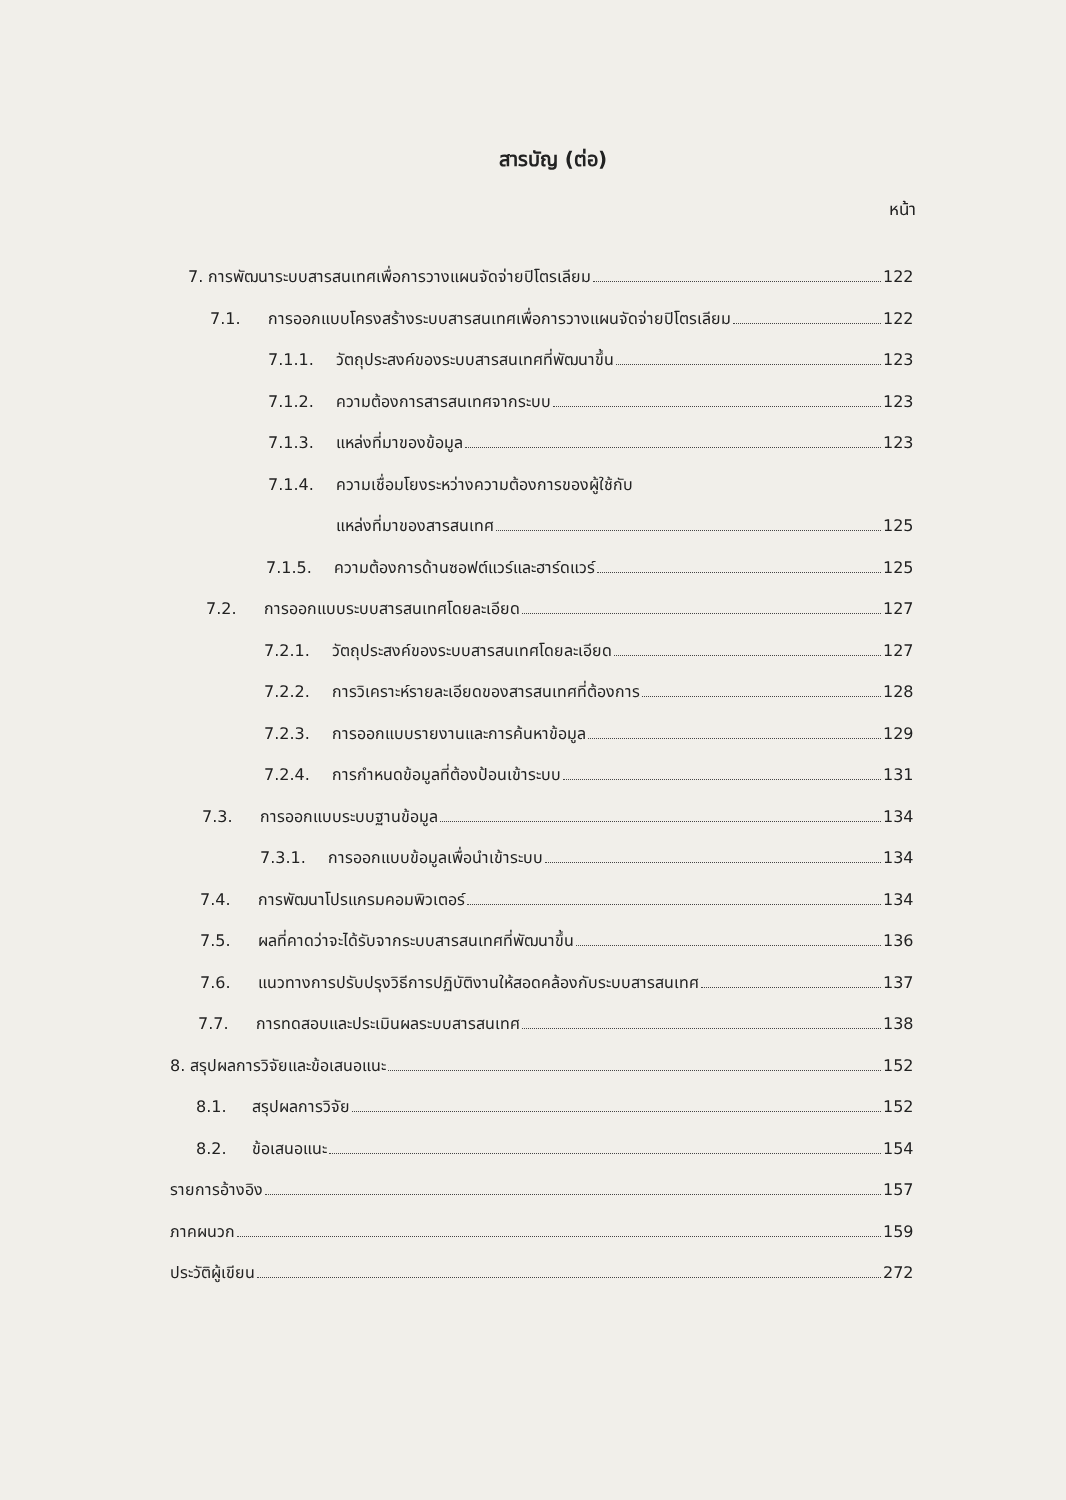สารบัญ (ต่อ)
หน้า
7. การพัฒนาระบบสารสนเทศเพื่อการวางแผนจัดจ่ายปิโตรเลียม 122
7.1. การออกแบบโครงสร้างระบบสารสนเทศเพื่อการวางแผนจัดจ่ายปิโตรเลียม 122
7.1.1. วัตถุประสงค์ของระบบสารสนเทศที่พัฒนาขึ้น 123
7.1.2. ความต้องการสารสนเทศจากระบบ 123
7.1.3. แหล่งที่มาของข้อมูล 123
7.1.4. ความเชื่อมโยงระหว่างความต้องการของผู้ใช้กับ
แหล่งที่มาของสารสนเทศ 125
7.1.5. ความต้องการด้านซอฟต์แวร์และฮาร์ดแวร์ 125
7.2. การออกแบบระบบสารสนเทศโดยละเอียด 127
7.2.1. วัตถุประสงค์ของระบบสารสนเทศโดยละเอียด 127
7.2.2. การวิเคราะห์รายละเอียดของสารสนเทศที่ต้องการ 128
7.2.3. การออกแบบรายงานและการค้นหาข้อมูล 129
7.2.4. การกำหนดข้อมูลที่ต้องป้อนเข้าระบบ 131
7.3. การออกแบบระบบฐานข้อมูล 134
7.3.1. การออกแบบข้อมูลเพื่อนำเข้าระบบ 134
7.4. การพัฒนาโปรแกรมคอมพิวเตอร์ 134
7.5. ผลที่คาดว่าจะได้รับจากระบบสารสนเทศที่พัฒนาขึ้น 136
7.6. แนวทางการปรับปรุงวิธีการปฏิบัติงานให้สอดคล้องกับระบบสารสนเทศ 137
7.7. การทดสอบและประเมินผลระบบสารสนเทศ 138
8. สรุปผลการวิจัยและข้อเสนอแนะ 152
8.1. สรุปผลการวิจัย 152
8.2. ข้อเสนอแนะ 154
รายการอ้างอิง 157
ภาคผนวก 159
ประวัติผู้เขียน 272